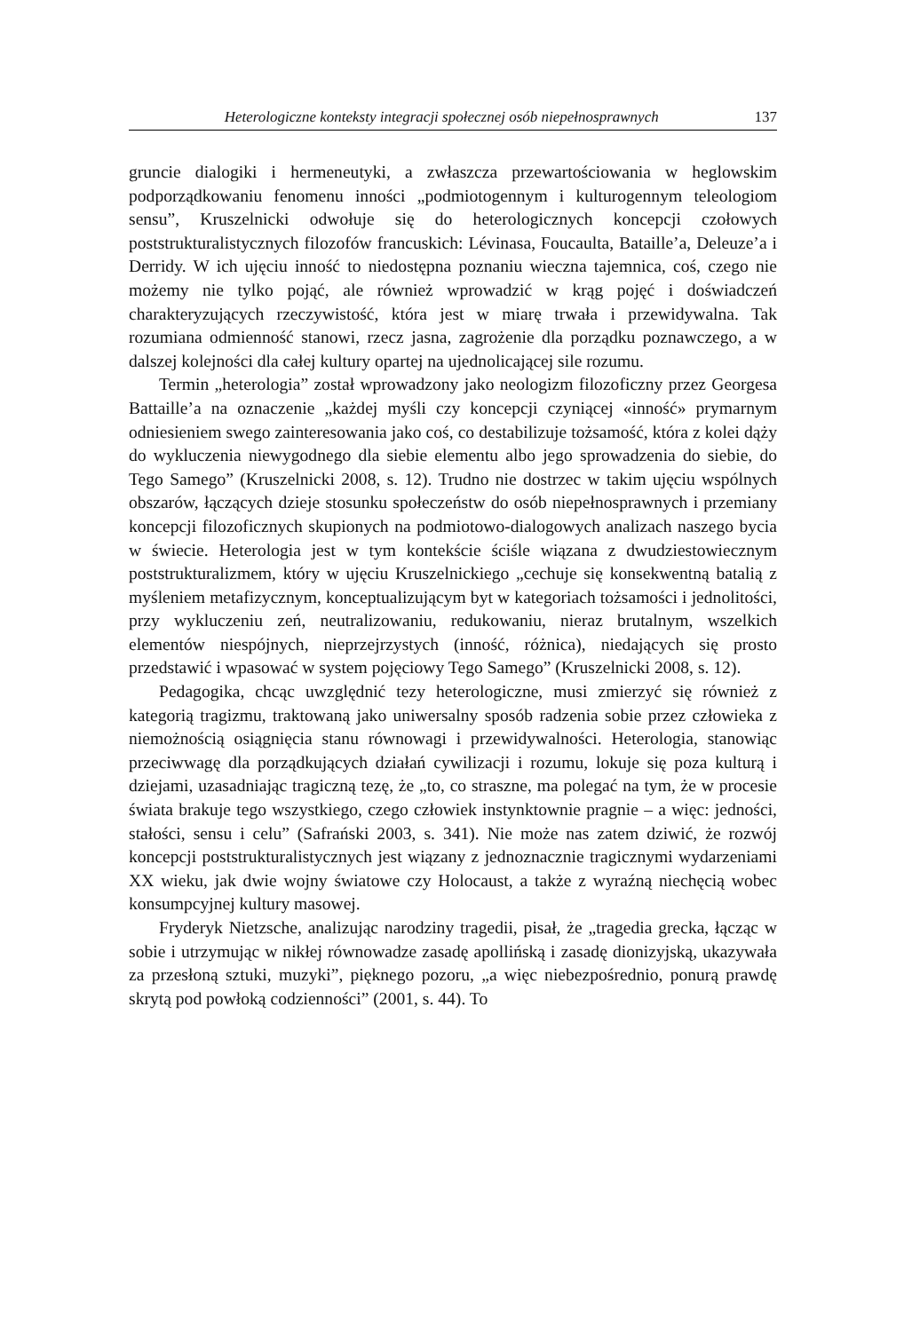Heterologiczne konteksty integracji społecznej osób niepełnosprawnych 137
gruncie dialogiki i hermeneutyki, a zwłaszcza przewartościowania w heglowskim podporządkowaniu fenomenu inności „podmiotogennym i kulturogennym teleologiom sensu”, Kruszelnicki odwołuje się do heterologicznych koncepcji czołowych poststrukturalistycznych filozofów francuskich: Lévinasa, Foucaulta, Bataille’a, Deleuze’a i Derridy. W ich ujęciu inność to niedostępna poznaniu wieczna tajemnica, coś, czego nie możemy nie tylko pojąć, ale również wprowadzić w krąg pojęć i doświadczeń charakteryzujących rzeczywistość, która jest w miarę trwała i przewidywalna. Tak rozumiana odmienność stanowi, rzecz jasna, zagrożenie dla porządku poznawczego, a w dalszej kolejności dla całej kultury opartej na ujednolicającej sile rozumu.
Termin „heterologia” został wprowadzony jako neologizm filozoficzny przez Georgesa Battaille’a na oznaczenie „każdej myśli czy koncepcji czyniącej «inność» prymarnym odniesieniem swego zainteresowania jako coś, co destabilizuje tożsamość, która z kolei dąży do wykluczenia niewygodnego dla siebie elementu albo jego sprowadzenia do siebie, do Tego Samego” (Kruszelnicki 2008, s. 12). Trudno nie dostrzec w takim ujęciu wspólnych obszarów, łączących dzieje stosunku społeczeństw do osób niepełnosprawnych i przemiany koncepcji filozoficznych skupionych na podmiotowo-dialogowych analizach naszego bycia w świecie. Heterologia jest w tym kontekście ściśle wiązana z dwudziestowiecznym poststrukturalizmem, który w ujęciu Kruszelnickiego „cechuje się konsekwentną batalią z myśleniem metafizycznym, konceptualizującym byt w kategoriach tożsamości i jednolitości, przy wykluczeniu zeń, neutralizowaniu, redukowaniu, nieraz brutalnym, wszelkich elementów niespójnych, nieprzejrzystych (inność, różnica), niedających się prosto przedstawić i wpasować w system pojęciowy Tego Samego” (Kruszelnicki 2008, s. 12).
Pedagogika, chcąc uwzględnić tezy heterologiczne, musi zmierzyć się również z kategorią tragizmu, traktowaną jako uniwersalny sposób radzenia sobie przez człowieka z niemożnością osiągnięcia stanu równowagi i przewidywalności. Heterologia, stanowiąc przeciwwagę dla porządkujących działań cywilizacji i rozumu, lokuje się poza kulturą i dziejami, uzasadniając tragiczną tezę, że „to, co straszne, ma polegać na tym, że w procesie świata brakuje tego wszystkiego, czego człowiek instynktownie pragnie – a więc: jedności, stałości, sensu i celu” (Safrański 2003, s. 341). Nie może nas zatem dziwić, że rozwój koncepcji poststrukturalistycznych jest wiązany z jednoznacznie tragicznymi wydarzeniami XX wieku, jak dwie wojny światowe czy Holocaust, a także z wyraźną niechęcią wobec konsumpcyjnej kultury masowej.
Fryderyk Nietzsche, analizując narodziny tragedii, pisał, że „tragedia grecka, łącząc w sobie i utrzymując w nikłej równowadze zasadę apollińską i zasadę dionizyjską, ukazywała za przesłoną sztuki, muzyki”, pięknego pozoru, „a więc niebezpośrednio, ponurą prawdę skrytą pod powłoką codzienności” (2001, s. 44). To